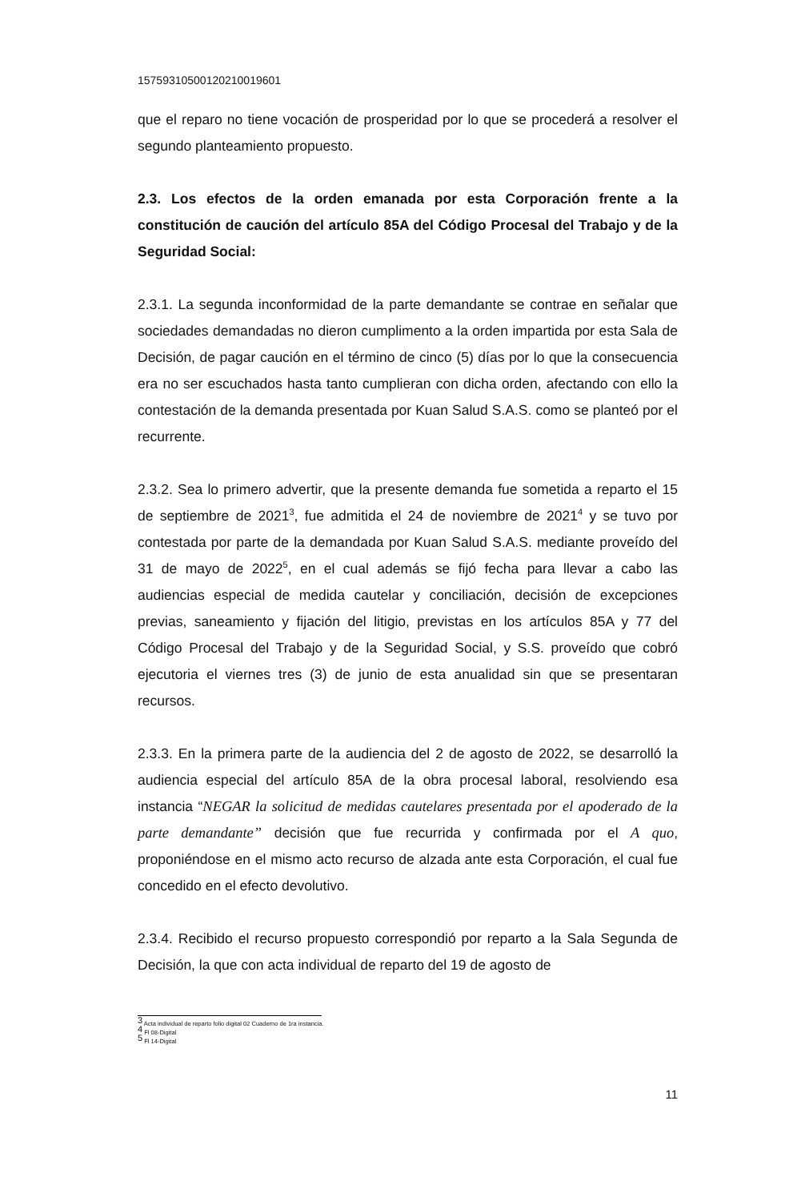157593105001202100196​01
que el reparo no tiene vocación de prosperidad por lo que se procederá a resolver el segundo planteamiento propuesto.
2.3. Los efectos de la orden emanada por esta Corporación frente a la constitución de caución del artículo 85A del Código Procesal del Trabajo y de la Seguridad Social:
2.3.1. La segunda inconformidad de la parte demandante se contrae en señalar que sociedades demandadas no dieron cumplimento a la orden impartida por esta Sala de Decisión, de pagar caución en el término de cinco (5) días por lo que la consecuencia era no ser escuchados hasta tanto cumplieran con dicha orden, afectando con ello la contestación de la demanda presentada por Kuan Salud S.A.S. como se planteó por el recurrente.
2.3.2. Sea lo primero advertir, que la presente demanda fue sometida a reparto el 15 de septiembre de 2021<sup>3</sup>, fue admitida el 24 de noviembre de 2021<sup>4</sup> y se tuvo por contestada por parte de la demandada por Kuan Salud S.A.S. mediante proveído del 31 de mayo de 2022<sup>5</sup>, en el cual además se fijó fecha para llevar a cabo las audiencias especial de medida cautelar y conciliación, decisión de excepciones previas, saneamiento y fijación del litigio, previstas en los artículos 85A y 77 del Código Procesal del Trabajo y de la Seguridad Social, y S.S. proveído que cobró ejecutoria el viernes tres (3) de junio de esta anualidad sin que se presentaran recursos.
2.3.3. En la primera parte de la audiencia del 2 de agosto de 2022, se desarrolló la audiencia especial del artículo 85A de la obra procesal laboral, resolviendo esa instancia “NEGAR la solicitud de medidas cautelares presentada por el apoderado de la parte demandante” decisión que fue recurrida y confirmada por el A quo, proponiéndose en el mismo acto recurso de alzada ante esta Corporación, el cual fue concedido en el efecto devolutivo.
2.3.4. Recibido el recurso propuesto correspondió por reparto a la Sala Segunda de Decisión, la que con acta individual de reparto del 19 de agosto de
<sup>3</sup> Acta individual de reparto folio digital 02 Cuaderno de 1ra instancia.
<sup>4</sup> Fl 08-Digital
<sup>5</sup> Fl 14-Digital
11